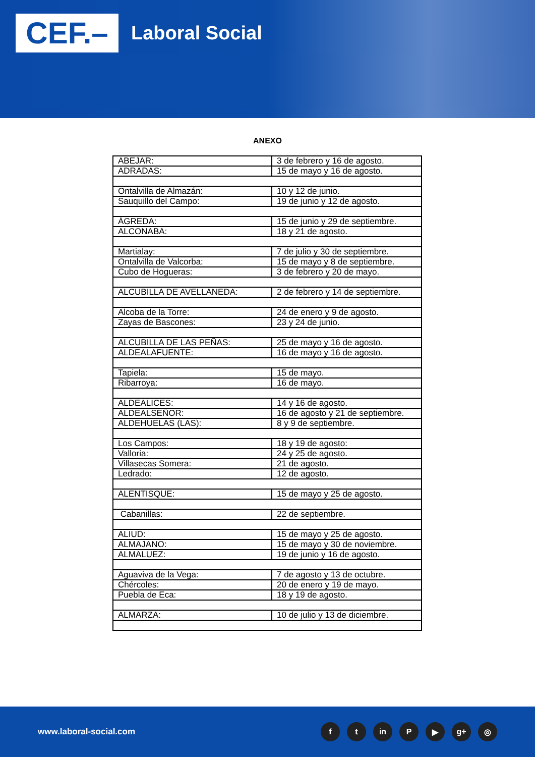CEF.–
Laboral Social
ANEXO
| ABEJAR: | 3 de febrero y 16 de agosto. |
| ADRADAS: | 15 de mayo y 16 de agosto. |
| Ontalvilla de Almazán: | 10 y 12 de junio. |
| Sauquillo del Campo: | 19 de junio y 12 de agosto. |
| ÁGREDA: | 15 de junio y 29 de septiembre. |
| ALCONABA: | 18 y 21 de agosto. |
| Martialay: | 7 de julio y 30 de septiembre. |
| Ontalvilla de Valcorba: | 15 de mayo y 8 de septiembre. |
| Cubo de Hogueras: | 3 de febrero y 20 de mayo. |
| ALCUBILLA DE AVELLANEDA: | 2 de febrero y 14 de septiembre. |
| Alcoba de la Torre: | 24 de enero y 9 de agosto. |
| Zayas de Bascones: | 23 y 24 de junio. |
| ALCUBILLA DE LAS PEÑAS: | 25 de mayo y 16 de agosto. |
| ALDEALAFUENTE: | 16 de mayo y 16 de agosto. |
| Tapiela: | 15 de mayo. |
| Ribarroya: | 16 de mayo. |
| ALDEALICES: | 14 y 16 de agosto. |
| ALDEALSEÑOR: | 16 de agosto y 21 de septiembre. |
| ALDEHUELAS (LAS): | 8 y 9 de septiembre. |
| Los Campos: | 18 y 19 de agosto: |
| Valloria: | 24 y 25 de agosto. |
| Villasecas Somera: | 21 de agosto. |
| Ledrado: | 12 de agosto. |
| ALENTISQUE: | 15 de mayo y 25 de agosto. |
| Cabanillas: | 22 de septiembre. |
| ALIUD: | 15 de mayo y 25 de agosto. |
| ALMAJANO: | 15 de mayo y 30 de noviembre. |
| ALMALUEZ: | 19 de junio y 16 de agosto. |
| Aguaviva de la Vega: | 7 de agosto y 13 de octubre. |
| Chércoles: | 20 de enero y 19 de mayo. |
| Puebla de Eca: | 18 y 19 de agosto. |
| ALMARZA: | 10 de julio y 13 de diciembre. |
www.laboral-social.com
ft in P ▶ g+ ◎